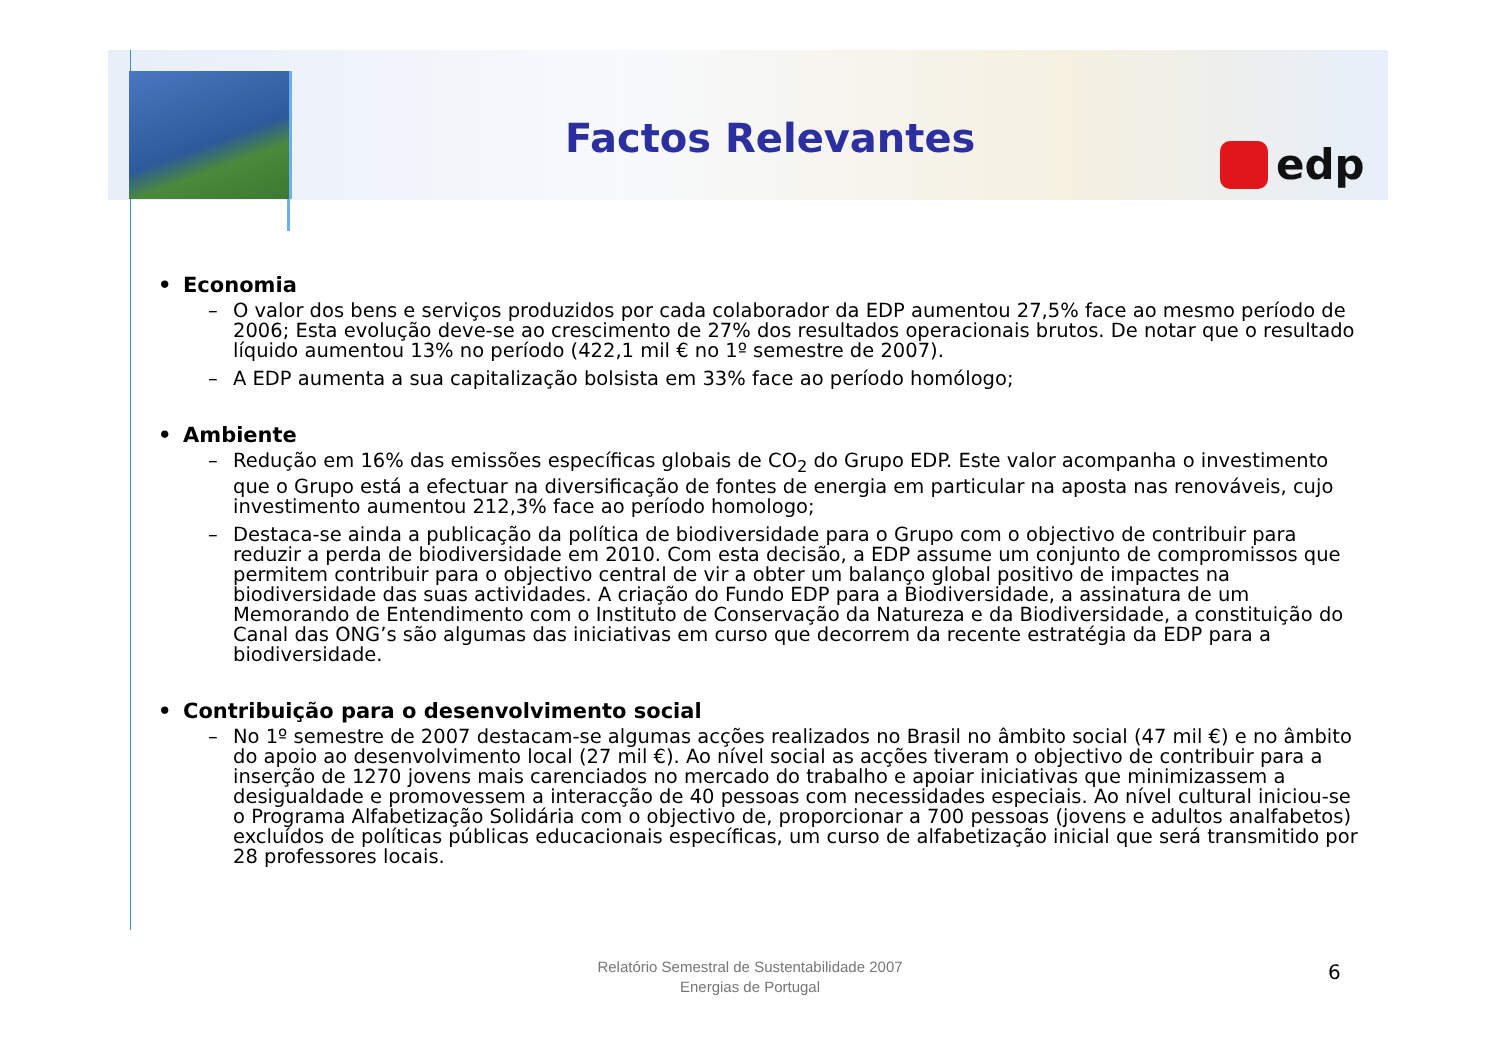Factos Relevantes edp
• Economia
– O valor dos bens e serviços produzidos por cada colaborador da EDP aumentou 27,5% face ao mesmo período de 2006; Esta evolução deve-se ao crescimento de 27% dos resultados operacionais brutos. De notar que o resultado líquido aumentou 13% no período (422,1 mil € no 1º semestre de 2007).
– A EDP aumenta a sua capitalização bolsista em 33% face ao período homólogo;
• Ambiente
– Redução em 16% das emissões específicas globais de CO<sub>2</sub> do Grupo EDP. Este valor acompanha o investimento que o Grupo está a efectuar na diversificação de fontes de energia em particular na aposta nas renováveis, cujo investimento aumentou 212,3% face ao período homologo;
– Destaca-se ainda a publicação da política de biodiversidade para o Grupo com o objectivo de contribuir para reduzir a perda de biodiversidade em 2010. Com esta decisão, a EDP assume um conjunto de compromissos que permitem contribuir para o objectivo central de vir a obter um balanço global positivo de impactes na biodiversidade das suas actividades. A criação do Fundo EDP para a Biodiversidade, a assinatura de um Memorando de Entendimento com o Instituto de Conservação da Natureza e da Biodiversidade, a constituição do Canal das ONG’s são algumas das iniciativas em curso que decorrem da recente estratégia da EDP para a biodiversidade.
• Contribuição para o desenvolvimento social
– No 1º semestre de 2007 destacam-se algumas acções realizados no Brasil no âmbito social (47 mil €) e no âmbito do apoio ao desenvolvimento local (27 mil €). Ao nível social as acções tiveram o objectivo de contribuir para a inserção de 1270 jovens mais carenciados no mercado do trabalho e apoiar iniciativas que minimizassem a desigualdade e promovessem a interacção de 40 pessoas com necessidades especiais. Ao nível cultural iniciou-se o Programa Alfabetização Solidária com o objectivo de, proporcionar a 700 pessoas (jovens e adultos analfabetos) excluídos de políticas públicas educacionais específicas, um curso de alfabetização inicial que será transmitido por 28 professores locais.
Relatório Semestral de Sustentabilidade 2007
Energias de Portugal
6